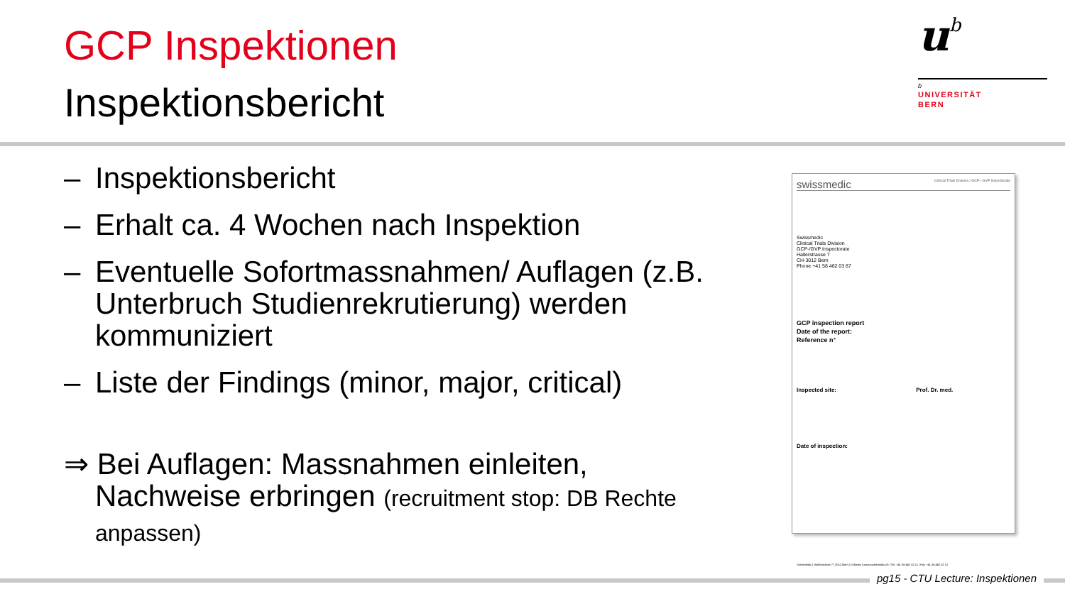GCP Inspektionen
Inspektionsbericht
ub
b
UNIVERSITÄT
BERN
– Inspektionsbericht
– Erhalt ca. 4 Wochen nach Inspektion
– Eventuelle Sofortmassnahmen/ Auflagen (z.B. Unterbruch Studienrekrutierung) werden kommuniziert
– Liste der Findings (minor, major, critical)
⇒ Bei Auflagen: Massnahmen einleiten,
Nachweise erbringen (recruitment stop: DB Rechte
anpassen)
swissmedic Clinical Trials Division / GCP-/ GVP Inspectorate
Swissmedic
Clinical Trials Division
GCP-/GVP Inspectorate
Hallerstrasse 7
CH-3012 Bern
Phone +41 58 462 03 87
GCP inspection report
Date of the report:
Reference n°
Inspected site: Prof. Dr. med.
Date of inspection:
Swissmedic | Hallerstrasse 7 | 3012 Bern | Schweiz | www.swissmedic.ch | Tel. +41 58 462 02 11 | Fax +41 58 462 02 12
pg15 - CTU Lecture: Inspektionen